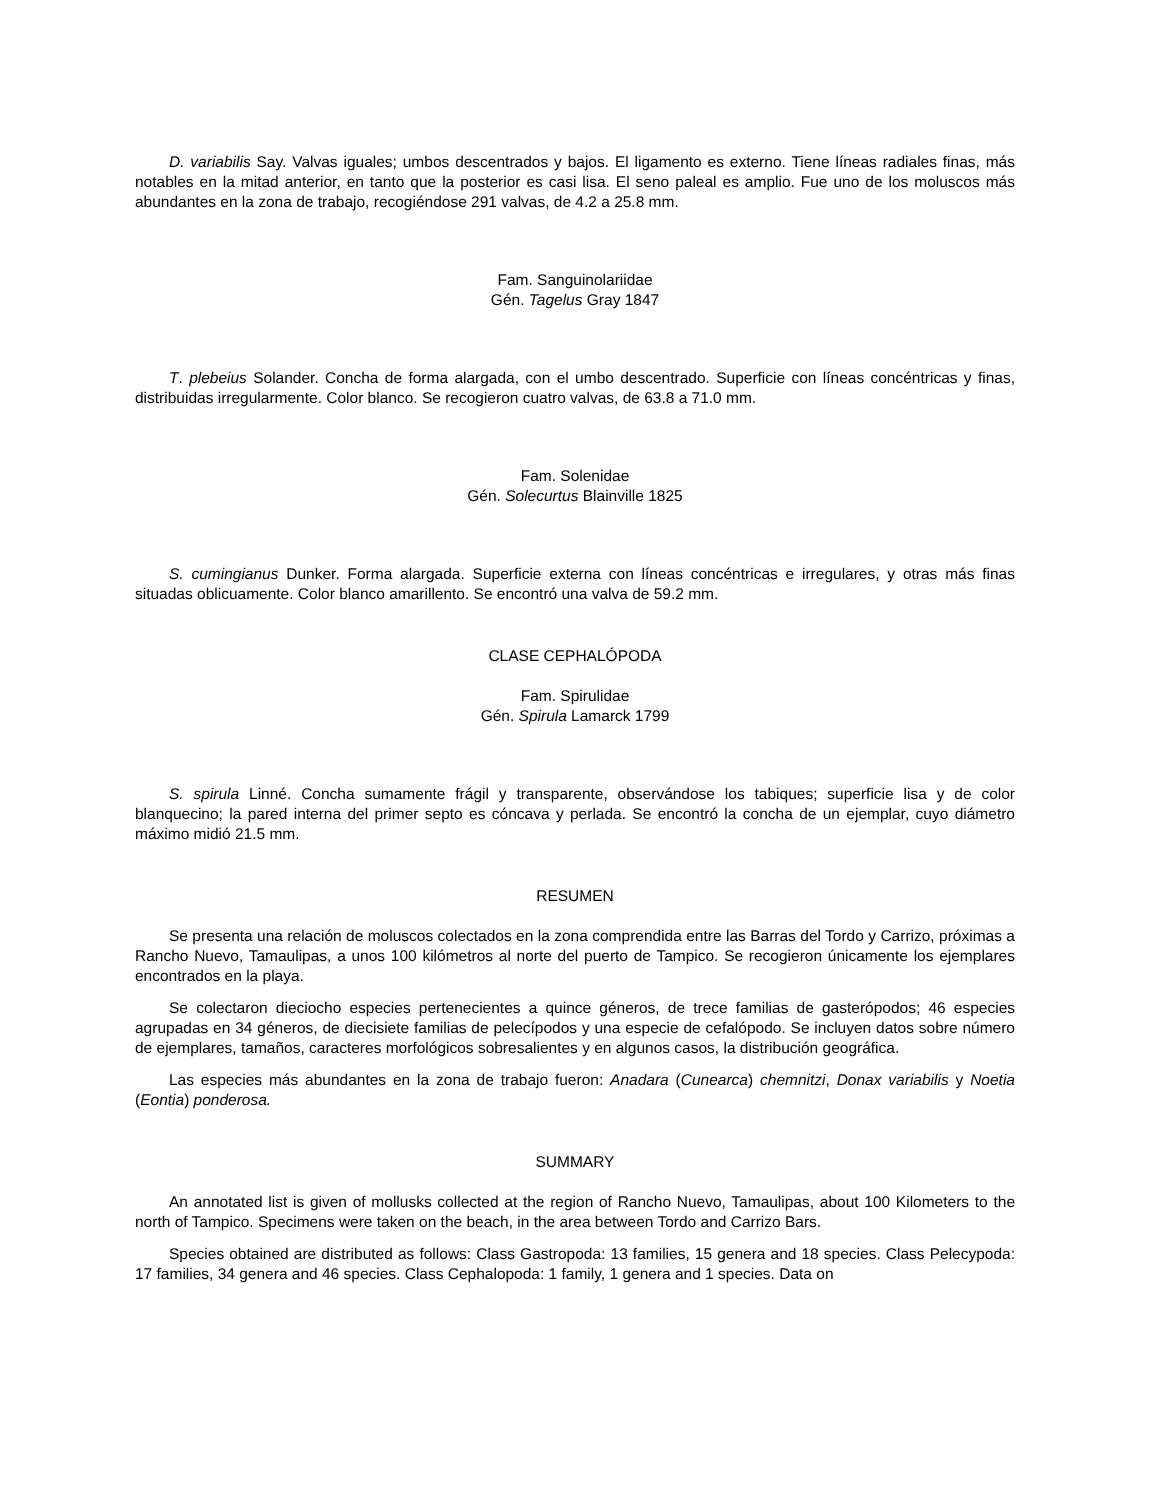D. variabilis Say. Valvas iguales; umbos descentrados y bajos. El ligamento es externo. Tiene líneas radiales finas, más notables en la mitad anterior, en tanto que la posterior es casi lisa. El seno paleal es amplio. Fue uno de los moluscos más abundantes en la zona de trabajo, recogiéndose 291 valvas, de 4.2 a 25.8 mm.
Fam. Sanguinolariidae
Gén. Tagelus Gray 1847
T. plebeius Solander. Concha de forma alargada, con el umbo descentrado. Superficie con líneas concéntricas y finas, distribuidas irregularmente. Color blanco. Se recogieron cuatro valvas, de 63.8 a 71.0 mm.
Fam. Solenidae
Gén. Solecurtus Blainville 1825
S. cumingianus Dunker. Forma alargada. Superficie externa con líneas concéntricas e irregulares, y otras más finas situadas oblicuamente. Color blanco amarillento. Se encontró una valva de 59.2 mm.
CLASE CEPHALÓPODA
Fam. Spirulidae
Gén. Spirula Lamarck 1799
S. spirula Linné. Concha sumamente frágil y transparente, observándose los tabiques; superficie lisa y de color blanquecino; la pared interna del primer septo es cóncava y perlada. Se encontró la concha de un ejemplar, cuyo diámetro máximo midió 21.5 mm.
RESUMEN
Se presenta una relación de moluscos colectados en la zona comprendida entre las Barras del Tordo y Carrizo, próximas a Rancho Nuevo, Tamaulipas, a unos 100 kilómetros al norte del puerto de Tampico. Se recogieron únicamente los ejemplares encontrados en la playa.
Se colectaron dieciocho especies pertenecientes a quince géneros, de trece familias de gasterópodos; 46 especies agrupadas en 34 géneros, de diecisiete familias de pelecípodos y una especie de cefalópodo. Se incluyen datos sobre número de ejemplares, tamaños, caracteres morfológicos sobresalientes y en algunos casos, la distribución geográfica.
Las especies más abundantes en la zona de trabajo fueron: Anadara (Cunearca) chemnitzi, Donax variabilis y Noetia (Eontia) ponderosa.
SUMMARY
An annotated list is given of mollusks collected at the region of Rancho Nuevo, Tamaulipas, about 100 Kilometers to the north of Tampico. Specimens were taken on the beach, in the area between Tordo and Carrizo Bars.
Species obtained are distributed as follows: Class Gastropoda: 13 families, 15 genera and 18 species. Class Pelecypoda: 17 families, 34 genera and 46 species. Class Cephalopoda: 1 family, 1 genera and 1 species. Data on